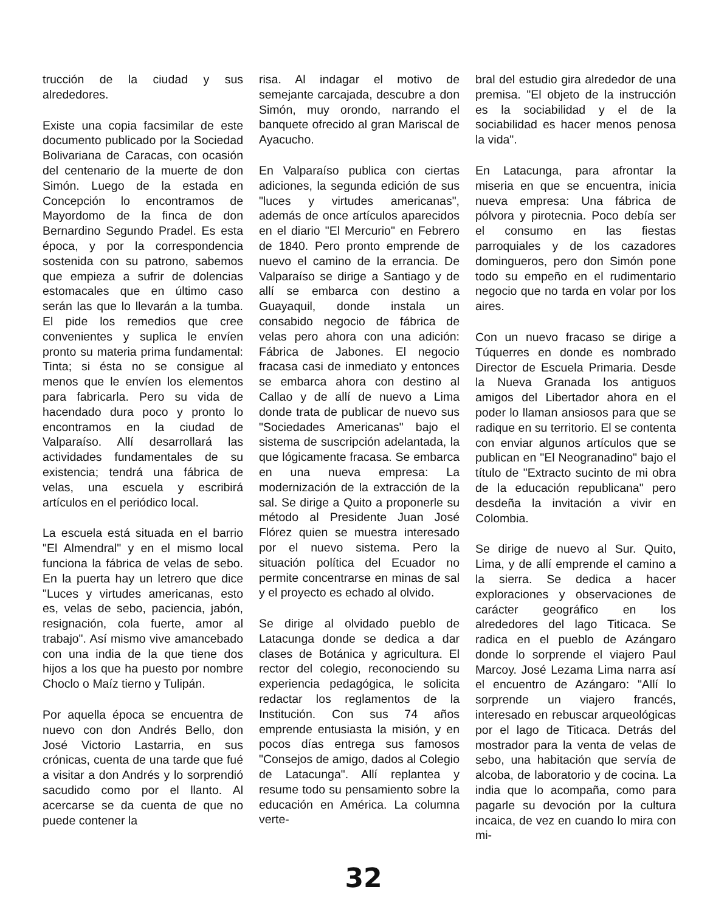trucción de la ciudad y sus alrededores.
Existe una copia facsimilar de este documento publicado por la Sociedad Bolivariana de Caracas, con ocasión del centenario de la muerte de don Simón. Luego de la estada en Concepción lo encontramos de Mayordomo de la finca de don Bernardino Segundo Pradel. Es esta época, y por la correspondencia sostenida con su patrono, sabemos que empieza a sufrir de dolencias estomacales que en último caso serán las que lo llevarán a la tumba. El pide los remedios que cree convenientes y suplica le envíen pronto su materia prima fundamental: Tinta; si ésta no se consigue al menos que le envíen los elementos para fabricarla. Pero su vida de hacendado dura poco y pronto lo encontramos en la ciudad de Valparaíso. Allí desarrollará las actividades fundamentales de su existencia; tendrá una fábrica de velas, una escuela y escribirá artículos en el periódico local.
La escuela está situada en el barrio "El Almendral" y en el mismo local funciona la fábrica de velas de sebo. En la puerta hay un letrero que dice "Luces y virtudes americanas, esto es, velas de sebo, paciencia, jabón, resignación, cola fuerte, amor al trabajo". Así mismo vive amancebado con una india de la que tiene dos hijos a los que ha puesto por nombre Choclo o Maíz tierno y Tulipán.
Por aquella época se encuentra de nuevo con don Andrés Bello, don José Victorio Lastarria, en sus crónicas, cuenta de una tarde que fué a visitar a don Andrés y lo sorprendió sacudido como por el llanto. Al acercarse se da cuenta de que no puede contener la
risa. Al indagar el motivo de semejante carcajada, descubre a don Simón, muy orondo, narrando el banquete ofrecido al gran Mariscal de Ayacucho.
En Valparaíso publica con ciertas adiciones, la segunda edición de sus "luces y virtudes americanas", además de once artículos aparecidos en el diario "El Mercurio" en Febrero de 1840. Pero pronto emprende de nuevo el camino de la errancia. De Valparaíso se dirige a Santiago y de allí se embarca con destino a Guayaquil, donde instala un consabido negocio de fábrica de velas pero ahora con una adición: Fábrica de Jabones. El negocio fracasa casi de inmediato y entonces se embarca ahora con destino al Callao y de allí de nuevo a Lima donde trata de publicar de nuevo sus "Sociedades Americanas" bajo el sistema de suscripción adelantada, la que lógicamente fracasa. Se embarca en una nueva empresa: La modernización de la extracción de la sal. Se dirige a Quito a proponerle su método al Presidente Juan José Flórez quien se muestra interesado por el nuevo sistema. Pero la situación política del Ecuador no permite concentrarse en minas de sal y el proyecto es echado al olvido.
Se dirige al olvidado pueblo de Latacunga donde se dedica a dar clases de Botánica y agricultura. El rector del colegio, reconociendo su experiencia pedagógica, le solicita redactar los reglamentos de la Institución. Con sus 74 años emprende entusiasta la misión, y en pocos días entrega sus famosos "Consejos de amigo, dados al Colegio de Latacunga". Allí replantea y resume todo su pensamiento sobre la educación en América. La columna verte-
bral del estudio gira alrededor de una premisa. "El objeto de la instrucción es la sociabilidad y el de la sociabilidad es hacer menos penosa la vida".
En Latacunga, para afrontar la miseria en que se encuentra, inicia nueva empresa: Una fábrica de pólvora y pirotecnia. Poco debía ser el consumo en las fiestas parroquiales y de los cazadores domingueros, pero don Simón pone todo su empeño en el rudimentario negocio que no tarda en volar por los aires.
Con un nuevo fracaso se dirige a Túquerres en donde es nombrado Director de Escuela Primaria. Desde la Nueva Granada los antiguos amigos del Libertador ahora en el poder lo llaman ansiosos para que se radique en su territorio. El se contenta con enviar algunos artículos que se publican en "El Neogranadino" bajo el título de "Extracto sucinto de mi obra de la educación republicana" pero desdeña la invitación a vivir en Colombia.
Se dirige de nuevo al Sur. Quito, Lima, y de allí emprende el camino a la sierra. Se dedica a hacer exploraciones y observaciones de carácter geográfico en los alrededores del lago Titicaca. Se radica en el pueblo de Azángaro donde lo sorprende el viajero Paul Marcoy. José Lezama Lima narra así el encuentro de Azángaro: "Allí lo sorprende un viajero francés, interesado en rebuscar arqueológicas por el lago de Titicaca. Detrás del mostrador para la venta de velas de sebo, una habitación que servía de alcoba, de laboratorio y de cocina. La india que lo acompaña, como para pagarle su devoción por la cultura incaica, de vez en cuando lo mira con mi-
32